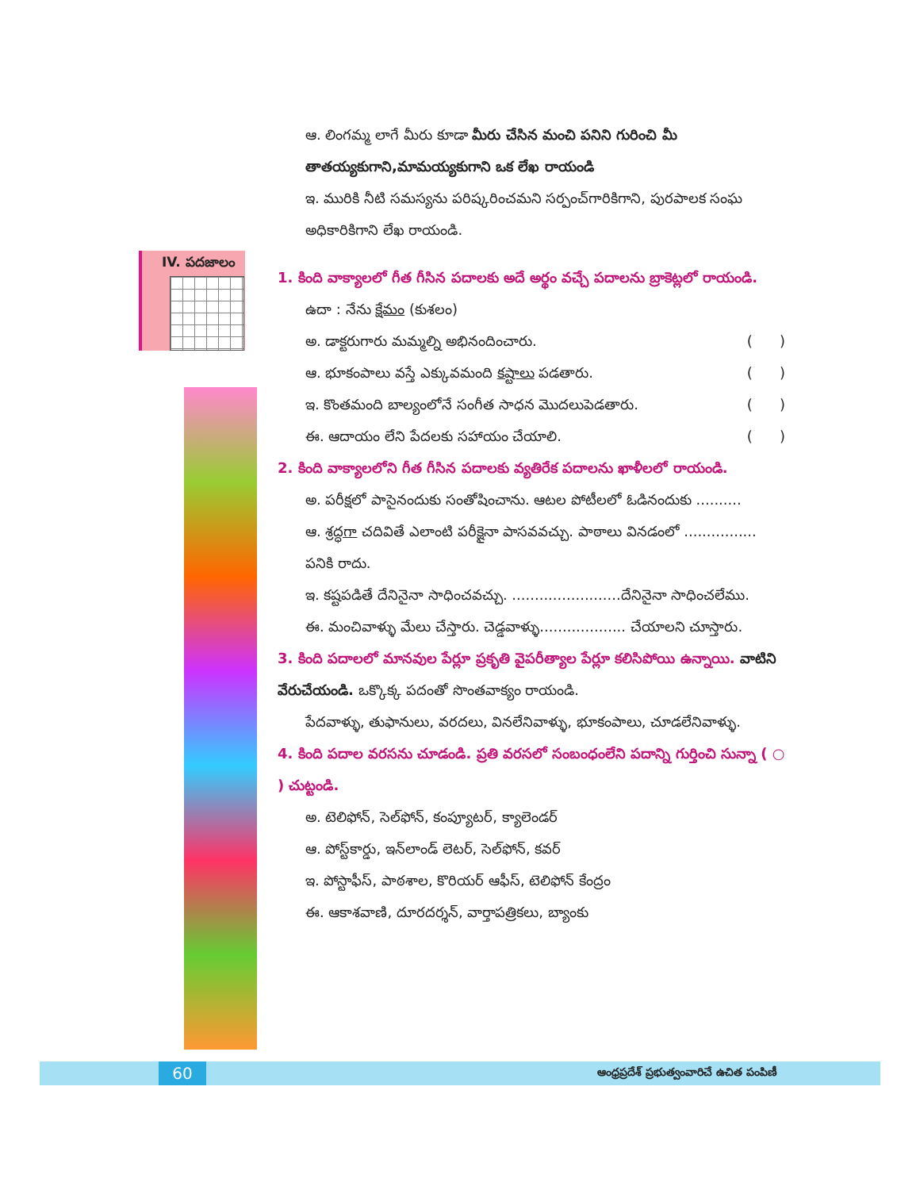IV. పదజాలం
ఆ. లింగమ్మ లాగే మీరు కూడా మీరు చేసిన మంచి పనిని గురించి మీ తాతయ్యకుగాని,మామయ్యకుగాని ఒక లేఖ రాయండి
ఇ. మురికి నీటి సమస్యను పరిష్కరించమని సర్పంచ్‌గారికిగాని, పురపాలక సంఘ అధికారికిగాని లేఖ రాయండి.
1. కింది వాక్యాలలో గీత గీసిన పదాలకు అదే అర్థం వచ్చే పదాలను బ్రాకెట్లలో రాయండి.
ఉదా : నేను క్షేమం (కుశలం)
అ. డాక్టరుగారు మమ్మల్ని అభినందించారు. ( )
ఆ. భూకంపాలు వస్తే ఎక్కువమంది కష్టాలు పడతారు. ( )
ఇ. కొంతమంది బాల్యంలోనే సంగీత సాధన మొదలుపెడతారు. ( )
ఈ. ఆదాయం లేని పేదలకు సహాయం చేయాలి. ( )
2. కింది వాక్యాలలోని గీత గీసిన పదాలకు వ్యతిరేక పదాలను ఖాళీలలో రాయండి.
అ. పరీక్షలో పాసైనందుకు సంతోషించాను. ఆటల పోటీలలో ఓడినందుకు ..........
ఆ. శ్రద్ధగా చదివితే ఎలాంటి పరీక్షైనా పాసవవచ్చు. పాఠాలు వినడంలో ................ పనికి రాదు.
ఇ. కష్టపడితే దేనినైనా సాధించవచ్చు. ........................దేనినైనా సాధించలేము.
ఈ. మంచివాళ్ళు మేలు చేస్తారు. చెడ్డవాళ్ళు................... చేయాలని చూస్తారు.
3. కింది పదాలలో మానవుల పేర్లూ ప్రకృతి వైపరీత్యాల పేర్లూ కలిసిపోయి ఉన్నాయి. వాటిని వేరుచేయండి. ఒక్కొక్క పదంతో సొంతవాక్యం రాయండి.
పేదవాళ్ళు, తుఫానులు, వరదలు, వినలేనివాళ్ళు, భూకంపాలు, చూడలేనివాళ్ళు.
4. కింది పదాల వరసను చూడండి. ప్రతి వరసలో సంబంధంలేని పదాన్ని గుర్తించి సున్నా ( ○ ) చుట్టండి.
అ. టెలిఫోన్, సెల్‌ఫోన్, కంప్యూటర్, క్యాలెండర్
ఆ. పోస్ట్‌కార్డు, ఇన్‌లాండ్ లెటర్, సెల్‌ఫోన్, కవర్
ఇ. పోస్టాఫీస్, పాఠశాల, కొరియర్ ఆఫీస్, టెలిఫోన్ కేంద్రం
ఈ. ఆకాశవాణి, దూరదర్శన్, వార్తాపత్రికలు, బ్యాంకు
60
ఆంధ్రప్రదేశ్ ప్రభుత్వంవారిచే ఉచిత పంపిణీ